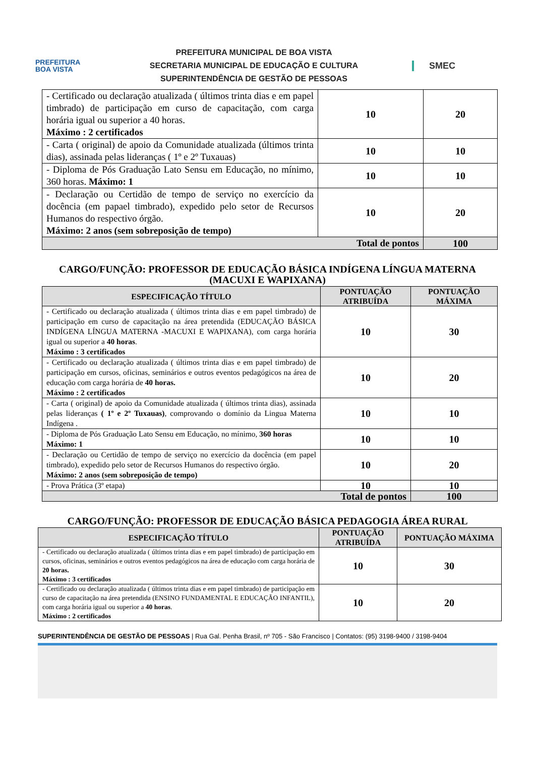PREFEITURA
BOA VISTA
PREFEITURA MUNICIPAL DE BOA VISTA
SECRETARIA MUNICIPAL DE EDUCAÇÃO E CULTURA
SUPERINTENDÊNCIA DE GESTÃO DE PESSOAS
SMEC
| - Certificado ou declaração atualizada ( últimos trinta dias e em papel timbrado) de participação em curso de capacitação, com carga horária igual ou superior a 40 horas. Máximo : 2 certificados | 10 | 20 |
| - Carta ( original) de apoio da Comunidade atualizada (últimos trinta dias), assinada pelas lideranças ( 1º e 2º Tuxauas) | 10 | 10 |
| - Diploma de Pós Graduação Lato Sensu em Educação, no mínimo, 360 horas. Máximo: 1 | 10 | 10 |
| - Declaração ou Certidão de tempo de serviço no exercício da docência (em papael timbrado), expedido pelo setor de Recursos Humanos do respectivo órgão. Máximo: 2 anos (sem sobreposição de tempo) | 10 | 20 |
| Total de pontos | | 100 |
CARGO/FUNÇÃO: PROFESSOR DE EDUCAÇÃO BÁSICA INDÍGENA LÍNGUA MATERNA (MACUXI E WAPIXANA)
| ESPECIFICAÇÃO TÍTULO | PONTUAÇÃO ATRIBUÍDA | PONTUAÇÃO MÁXIMA |
| --- | --- | --- |
| - Certificado ou declaração atualizada ( últimos trinta dias e em papel timbrado) de participação em curso de capacitação na área pretendida (EDUCAÇÃO BÁSICA INDÍGENA LÍNGUA MATERNA -MACUXI E WAPIXANA), com carga horária igual ou superior a 40 horas . Máximo : 3 certificados | 10 | 30 |
| - Certificado ou declaração atualizada ( últimos trinta dias e em papel timbrado) de participação em cursos, oficinas, seminários e outros eventos pedagógicos na área de educação com carga horária de 40 horas. Máximo : 2 certificados | 10 | 20 |
| - Carta ( original) de apoio da Comunidade atualizada ( últimos trinta dias), assinada pelas lideranças ( 1º e 2º Tuxauas) , comprovando o domínio da Lingua Materna Indígena . | 10 | 10 |
| - Diploma de Pós Graduação Lato Sensu em Educação, no mínimo, 360 horas Máximo: 1 | 10 | 10 |
| - Declaração ou Certidão de tempo de serviço no exercício da docência (em papel timbrado), expedido pelo setor de Recursos Humanos do respectivo órgão. Máximo: 2 anos (sem sobreposição de tempo) | 10 | 20 |
| - Prova Prática (3º etapa) | 10 | 10 |
| Total de pontos | | 100 |
CARGO/FUNÇÃO: PROFESSOR DE EDUCAÇÃO BÁSICA PEDAGOGIA ÁREA RURAL
| ESPECIFICAÇÃO TÍTULO | PONTUAÇÃO ATRIBUÍDA | PONTUAÇÃO MÁXIMA |
| --- | --- | --- |
| - Certificado ou declaração atualizada ( últimos trinta dias e em papel timbrado) de participação em cursos, oficinas, seminários e outros eventos pedagógicos na área de educação com carga horária de 20 horas. Máximo : 3 certificados | 10 | 30 |
| - Certificado ou declaração atualizada ( últimos trinta dias e em papel timbrado) de participação em curso de capacitação na área pretendida (ENSINO FUNDAMENTAL E EDUCAÇÃO INFANTIL), com carga horária igual ou superior a 40 horas . Máximo : 2 certificados | 10 | 20 |
SUPERINTENDÊNCIA DE GESTÃO DE PESSOAS | Rua Gal. Penha Brasil, nº 705 - São Francisco | Contatos: (95) 3198-9400 / 3198-9404